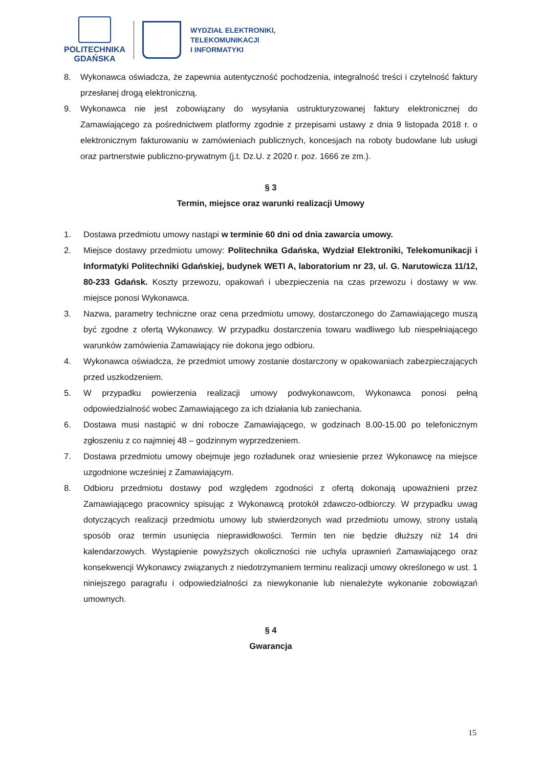POLITECHNIKA
GDAŃSKA
WYDZIAŁ ELEKTRONIKI,
TELEKOMUNIKACJI
I INFORMATYKI
8. Wykonawca oświadcza, że zapewnia autentyczność pochodzenia, integralność treści i czytelność faktury przesłanej drogą elektroniczną.
9. Wykonawca nie jest zobowiązany do wysyłania ustrukturyzowanej faktury elektronicznej do Zamawiającego za pośrednictwem platformy zgodnie z przepisami ustawy z dnia 9 listopada 2018 r. o elektronicznym fakturowaniu w zamówieniach publicznych, koncesjach na roboty budowlane lub usługi oraz partnerstwie publiczno-prywatnym (j.t. Dz.U. z 2020 r. poz. 1666 ze zm.).
§ 3
Termin, miejsce oraz warunki realizacji Umowy
1. Dostawa przedmiotu umowy nastąpi w terminie 60 dni od dnia zawarcia umowy.
2. Miejsce dostawy przedmiotu umowy: Politechnika Gdańska, Wydział Elektroniki, Telekomunikacji i Informatyki Politechniki Gdańskiej, budynek WETI A, laboratorium nr 23, ul. G. Narutowicza 11/12, 80-233 Gdańsk. Koszty przewozu, opakowań i ubezpieczenia na czas przewozu i dostawy w ww. miejsce ponosi Wykonawca.
3. Nazwa, parametry techniczne oraz cena przedmiotu umowy, dostarczonego do Zamawiającego muszą być zgodne z ofertą Wykonawcy. W przypadku dostarczenia towaru wadliwego lub niespełniającego warunków zamówienia Zamawiający nie dokona jego odbioru.
4. Wykonawca oświadcza, że przedmiot umowy zostanie dostarczony w opakowaniach zabezpieczających przed uszkodzeniem.
5. W przypadku powierzenia realizacji umowy podwykonawcom, Wykonawca ponosi pełną odpowiedzialność wobec Zamawiającego za ich działania lub zaniechania.
6. Dostawa musi nastąpić w dni robocze Zamawiającego, w godzinach 8.00-15.00 po telefonicznym zgłoszeniu z co najmniej 48 – godzinnym wyprzedzeniem.
7. Dostawa przedmiotu umowy obejmuje jego rozładunek oraz wniesienie przez Wykonawcę na miejsce uzgodnione wcześniej z Zamawiającym.
8. Odbioru przedmiotu dostawy pod względem zgodności z ofertą dokonają upoważnieni przez Zamawiającego pracownicy spisując z Wykonawcą protokół zdawczo-odbiorczy. W przypadku uwag dotyczących realizacji przedmiotu umowy lub stwierdzonych wad przedmiotu umowy, strony ustalą sposób oraz termin usunięcia nieprawidłowości. Termin ten nie będzie dłuższy niż 14 dni kalendarzowych. Wystąpienie powyższych okoliczności nie uchyla uprawnień Zamawiającego oraz konsekwencji Wykonawcy związanych z niedotrzymaniem terminu realizacji umowy określonego w ust. 1 niniejszego paragrafu i odpowiedzialności za niewykonanie lub nienależyte wykonanie zobowiązań umownych.
§ 4
Gwarancja
15